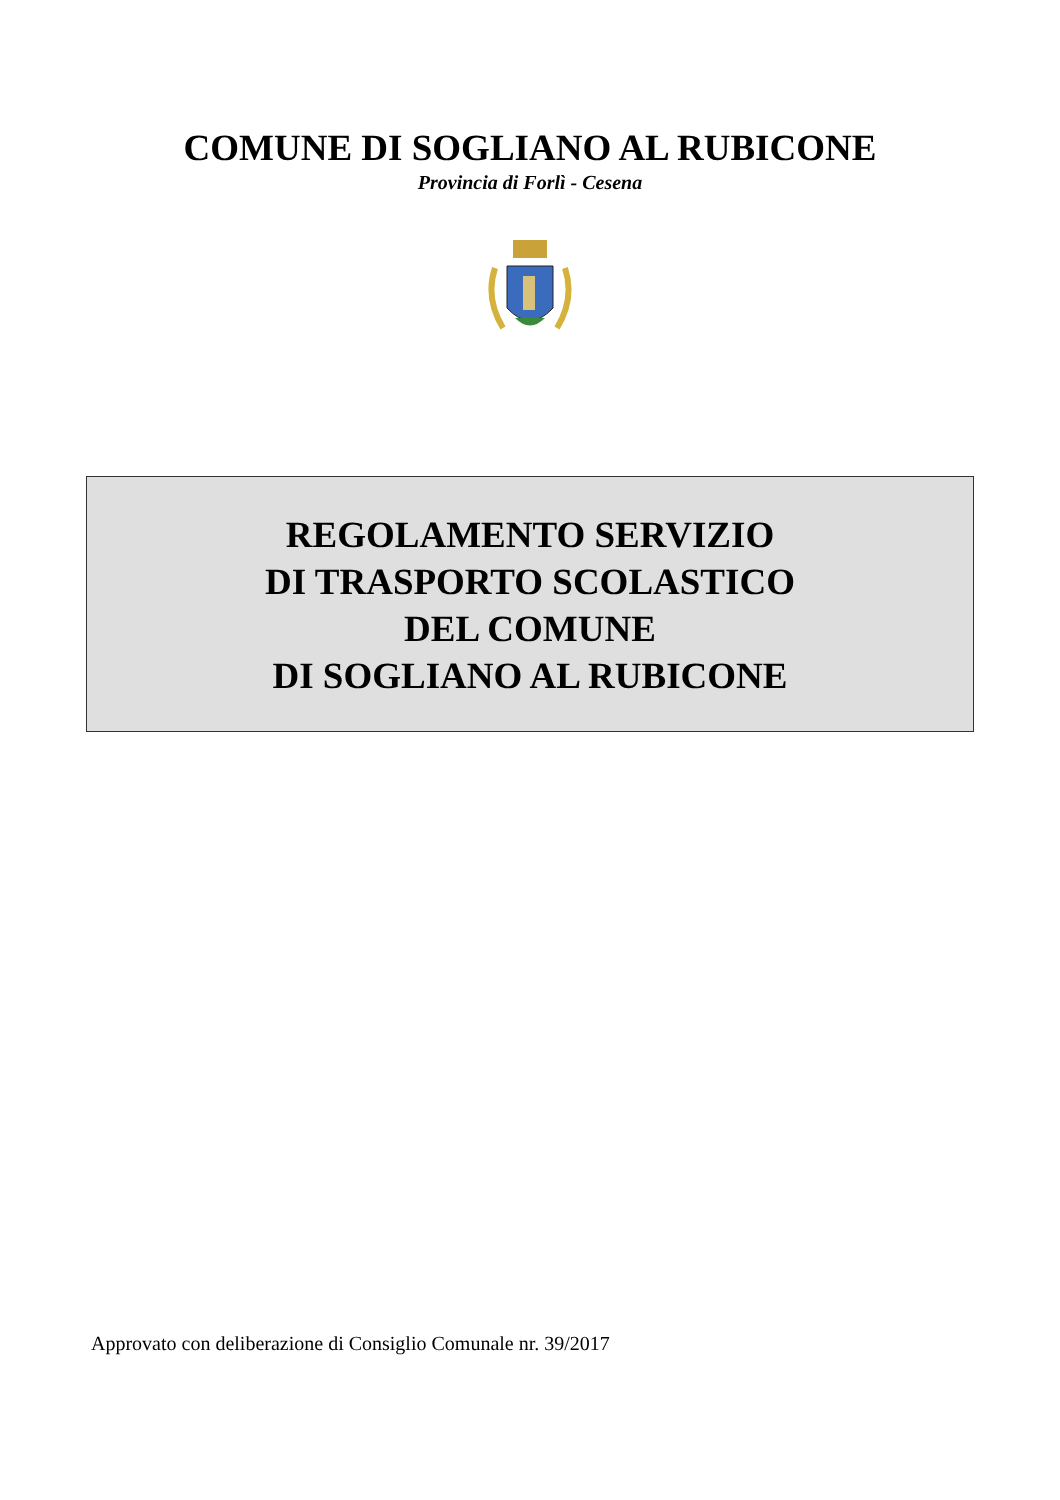COMUNE DI SOGLIANO AL RUBICONE
Provincia di Forlì - Cesena
REGOLAMENTO SERVIZIO
DI TRASPORTO SCOLASTICO
DEL COMUNE
DI SOGLIANO AL RUBICONE
Approvato con deliberazione di Consiglio Comunale nr. 39/2017